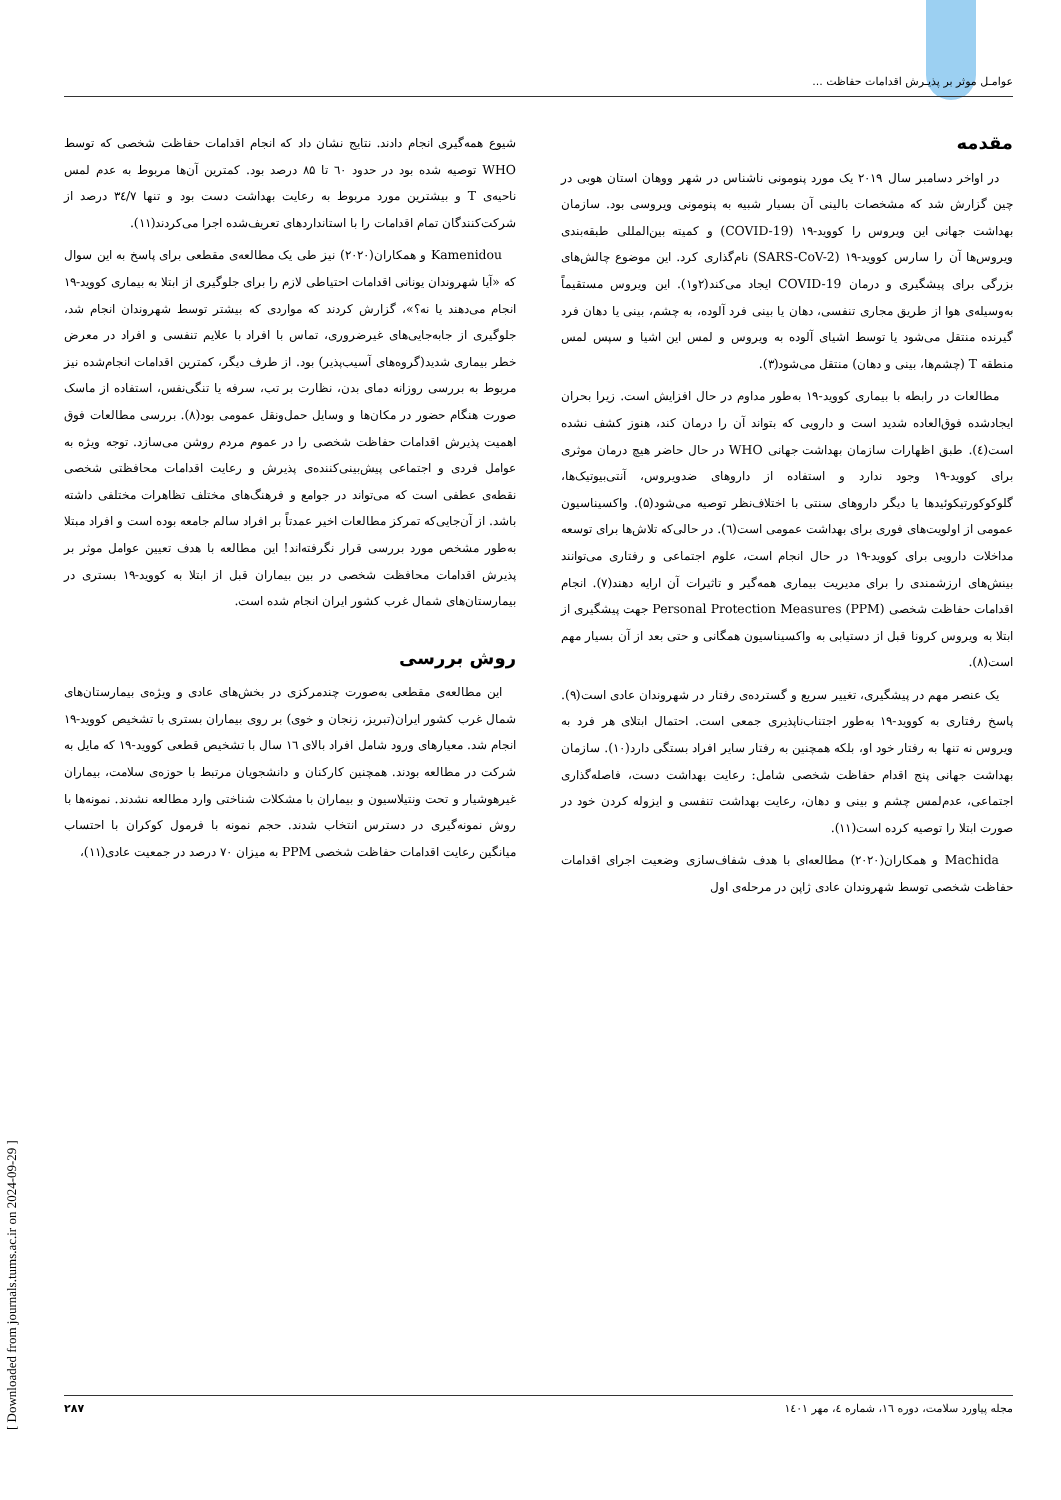عوامـل موثر بر پذیـرش اقدامات حفاظت ...
مقدمه
در اواخر دسامبر سال ۲۰۱۹ یک مورد پنومونی ناشناس در شهر ووهان استان هوبی در چین گزارش شد که مشخصات بالینی آن بسیار شبیه به پنومونی ویروسی بود. سازمان بهداشت جهانی این ویروس را کووید-۱۹ (COVID-19) و کمیته بین‌المللی طبقه‌بندی ویروس‌ها آن را سارس کووید-۱۹ (SARS-CoV-2) نام‌گذاری کرد. این موضوع چالش‌های بزرگی برای پیشگیری و درمان COVID-19 ایجاد می‌کند(۲و۱). این ویروس مستقیماً به‌وسیله‌ی هوا از طریق مجاری تنفسی، دهان یا بینی فرد آلوده، به چشم، بینی یا دهان فرد گیرنده منتقل می‌شود یا توسط اشیای آلوده به ویروس و لمس این اشیا و سپس لمس منطقه T (چشم‌ها، بینی و دهان) منتقل می‌شود(۳).
مطالعات در رابطه با بیماری کووید-۱۹ به‌طور مداوم در حال افزایش است. زیرا بحران ایجادشده فوق‌العاده شدید است و دارویی که بتواند آن را درمان کند، هنوز کشف نشده است(٤). طبق اظهارات سازمان بهداشت جهانی WHO در حال حاضر هیچ درمان موثری برای کووید-۱۹ وجود ندارد و استفاده از داروهای ضدویروس، آنتی‌بیوتیک‌ها، گلوکوکورتیکوئیدها یا دیگر داروهای سنتی با اختلاف‌نظر توصیه می‌شود(۵). واکسیناسیون عمومی از اولویت‌های فوری برای بهداشت عمومی است(٦). در حالی‌که تلاش‌ها برای توسعه مداخلات دارویی برای کووید-۱۹ در حال انجام است، علوم اجتماعی و رفتاری می‌توانند بینش‌های ارزشمندی را برای مدیریت بیماری همه‌گیر و تاثیرات آن ارایه دهند(۷). انجام اقدامات حفاظت شخصی Personal Protection Measures (PPM) جهت پیشگیری از ابتلا به ویروس کرونا قبل از دستیابی به واکسیناسیون همگانی و حتی بعد از آن بسیار مهم است(۸).
یک عنصر مهم در پیشگیری، تغییر سریع و گسترده‌ی رفتار در شهروندان عادی است(۹). پاسخ رفتاری به کووید-۱۹ به‌طور اجتناب‌ناپذیری جمعی است. احتمال ابتلای هر فرد به ویروس نه تنها به رفتار خود او، بلکه همچنین به رفتار سایر افراد بستگی دارد(۱۰). سازمان بهداشت جهانی پنج اقدام حفاظت شخصی شامل: رعایت بهداشت دست، فاصله‌گذاری اجتماعی، عدم‌لمس چشم و بینی و دهان، رعایت بهداشت تنفسی و ایزوله کردن خود در صورت ابتلا را توصیه کرده است(۱۱).
Machida و همکاران(۲۰۲۰) مطالعه‌ای با هدف شفاف‌سازی وضعیت اجرای اقدامات حفاظت شخصی توسط شهروندان عادی ژاپن در مرحله‌ی اول
شیوع همه‌گیری انجام دادند. نتایج نشان داد که انجام اقدامات حفاظت شخصی که توسط WHO توصیه شده بود در حدود ٦٠ تا ۸۵ درصد بود. کمترین آن‌ها مربوط به عدم لمس ناحیه‌ی T و بیشترین مورد مربوط به رعایت بهداشت دست بود و تنها ۳٤/۷ درصد از شرکت‌کنندگان تمام اقدامات را با استانداردهای تعریف‌شده اجرا می‌کردند(۱۱).
Kamenidou و همکاران(۲۰۲۰) نیز طی یک مطالعه‌ی مقطعی برای پاسخ به این سوال که «آیا شهروندان یونانی اقدامات احتیاطی لازم را برای جلوگیری از ابتلا به بیماری کووید-۱۹ انجام می‌دهند یا نه؟»، گزارش کردند که مواردی که بیشتر توسط شهروندان انجام شد، جلوگیری از جابه‌جایی‌های غیرضروری، تماس با افراد با علایم تنفسی و افراد در معرض خطر بیماری شدید(گروه‌های آسیب‌پذیر) بود. از طرف دیگر، کمترین اقدامات انجام‌شده نیز مربوط به بررسی روزانه دمای بدن، نظارت بر تب، سرفه یا تنگی‌نفس، استفاده از ماسک صورت هنگام حضور در مکان‌ها و وسایل حمل‌ونقل عمومی بود(۸). بررسی مطالعات فوق اهمیت پذیرش اقدامات حفاظت شخصی را در عموم مردم روشن می‌سازد. توجه ویژه به عوامل فردی و اجتماعی پیش‌بینی‌کننده‌ی پذیرش و رعایت اقدامات محافظتی شخصی نقطه‌ی عطفی است که می‌تواند در جوامع و فرهنگ‌های مختلف تظاهرات مختلفی داشته باشد. از آن‌جایی‌که تمرکز مطالعات اخیر عمدتاً بر افراد سالم جامعه بوده است و افراد مبتلا به‌طور مشخص مورد بررسی قرار نگرفته‌اند! این مطالعه با هدف تعیین عوامل موثر بر پذیرش اقدامات محافظت شخصی در بین بیماران قبل از ابتلا به کووید-۱۹ بستری در بیمارستان‌های شمال غرب کشور ایران انجام شده است.
روش بررسی
این مطالعه‌ی مقطعی به‌صورت چندمرکزی در بخش‌های عادی و ویژه‌ی بیمارستان‌های شمال غرب کشور ایران(تبریز، زنجان و خوی) بر روی بیماران بستری با تشخیص کووید-۱۹ انجام شد. معیارهای ورود شامل افراد بالای ۱٦ سال با تشخیص قطعی کووید-۱۹ که مایل به شرکت در مطالعه بودند. همچنین کارکنان و دانشجویان مرتبط با حوزه‌ی سلامت، بیماران غیرهوشیار و تحت ونتیلاسیون و بیماران با مشکلات شناختی وارد مطالعه نشدند. نمونه‌ها با روش نمونه‌گیری در دسترس انتخاب شدند. حجم نمونه با فرمول کوکران با احتساب میانگین رعایت اقدامات حفاظت شخصی PPM به میزان ۷۰ درصد در جمعیت عادی(۱۱)،
مجله پیاورد سلامت، دوره ۱٦، شماره ٤، مهر ۱٤۰۱ ۲۸۷
[ Downloaded from journals.tums.ac.ir on 2024-09-29 ]